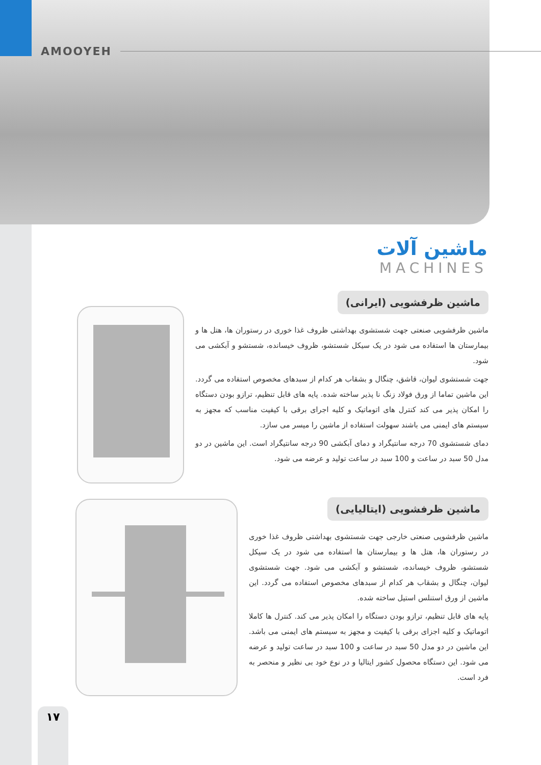AMOOYEH
ماشین آلات
MACHINES
ماشین ظرفشویی (ایرانی)
ماشین ظرفشویی صنعتی جهت شستشوی بهداشتی ظروف غذا خوری در رستوران ها، هتل ها و بیمارستان ها استفاده می شود در یک سیکل شستشو، ظروف خیسانده، شستشو و آبکشی می شود.
جهت شستشوی لیوان، قاشق، چنگال و بشقاب هر کدام از سبدهای مخصوص استفاده می گردد. این ماشین تماما از ورق فولاد زنگ نا پذیر ساخته شده. پایه های قابل تنظیم، ترازو بودن دستگاه را امکان پذیر می کند کنترل های اتوماتیک و کلیه اجرای برقی با کیفیت مناسب که مجهز به سیستم های ایمنی می باشند سهولت استفاده از ماشین را میسر می سازد.
دمای شستشوی 70 درجه سانتیگراد و دمای آبکشی 90 درجه سانتیگراد است. این ماشین در دو مدل 50 سبد در ساعت و 100 سبد در ساعت تولید و عرضه می شود.
ماشین ظرفشویی (ایتالیایی)
ماشین ظرفشویی صنعتی خارجی جهت شستشوی بهداشتی ظروف غذا خوری در رستوران ها، هتل ها و بیمارستان ها استفاده می شود در یک سیکل شستشو، ظروف خیسانده، شستشو و آبکشی می شود. جهت شستشوی لیوان، چنگال و بشقاب هر کدام از سبدهای مخصوص استفاده می گردد. این ماشین از ورق استنلس استیل ساخته شده.
پایه های قابل تنظیم، ترازو بودن دستگاه را امکان پذیر می کند. کنترل ها کاملا اتوماتیک و کلیه اجزای برقی با کیفیت و مجهز به سیستم های ایمنی می باشد. این ماشین در دو مدل 50 سبد در ساعت و 100 سبد در ساعت تولید و عرضه می شود. این دستگاه محصول کشور ایتالیا و در نوع خود بی نظیر و منحصر به فرد است.
١٧